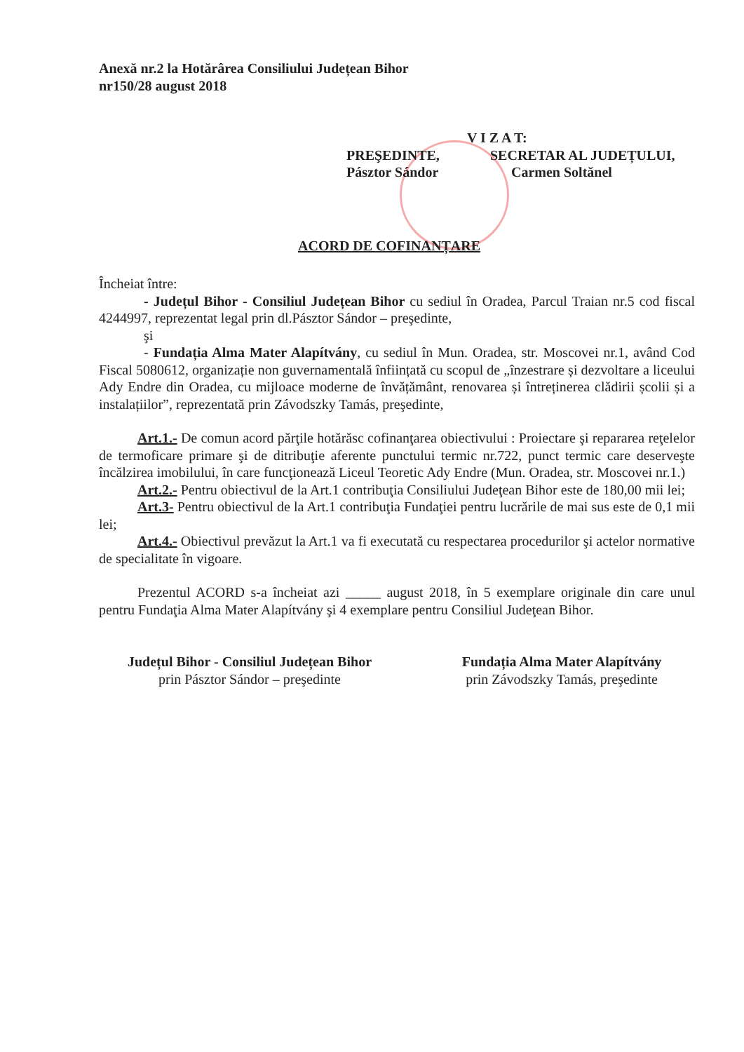Anexă nr.2 la Hotărârea Consiliului Județean Bihor
nr150/28 august 2018
V I Z A T:
PREŞEDINTE,
Pásztor Sándor
SECRETAR AL JUDEȚULUI,
Carmen Soltănel
ACORD DE COFINANȚARE
Încheiat între:
- Județul Bihor - Consiliul Județean Bihor cu sediul în Oradea, Parcul Traian nr.5 cod fiscal 4244997, reprezentat legal prin dl.Pásztor Sándor – preşedinte,
şi
- Fundația Alma Mater Alapítvány, cu sediul în Mun. Oradea, str. Moscovei nr.1, având Cod Fiscal 5080612, organizație non guvernamentală înființată cu scopul de „înzestrare și dezvoltare a liceului Ady Endre din Oradea, cu mijloace moderne de învățământ, renovarea și întreținerea clădirii școlii și a instalațiilor”, reprezentată prin Závodszky Tamás, preşedinte,
Art.1.- De comun acord părţile hotărăsc cofinanţarea obiectivului : Proiectare şi repararea reţelelor de termoficare primare şi de ditribuţie aferente punctului termic nr.722, punct termic care deserveşte încălzirea imobilului, în care funcţionează Liceul Teoretic Ady Endre (Mun. Oradea, str. Moscovei nr.1.)
Art.2.- Pentru obiectivul de la Art.1 contribuţia Consiliului Judeţean Bihor este de 180,00 mii lei;
Art.3- Pentru obiectivul de la Art.1 contribuţia Fundaţiei pentru lucrările de mai sus este de 0,1 mii lei;
Art.4.- Obiectivul prevăzut la Art.1 va fi executată cu respectarea procedurilor şi actelor normative de specialitate în vigoare.
Prezentul ACORD s-a încheiat azi _____ august 2018, în 5 exemplare originale din care unul pentru Fundaţia Alma Mater Alapítvány şi 4 exemplare pentru Consiliul Judeţean Bihor.
Județul Bihor - Consiliul Județean Bihor
prin Pásztor Sándor – preşedinte
Fundația Alma Mater Alapítvány
prin Závodszky Tamás, preşedinte